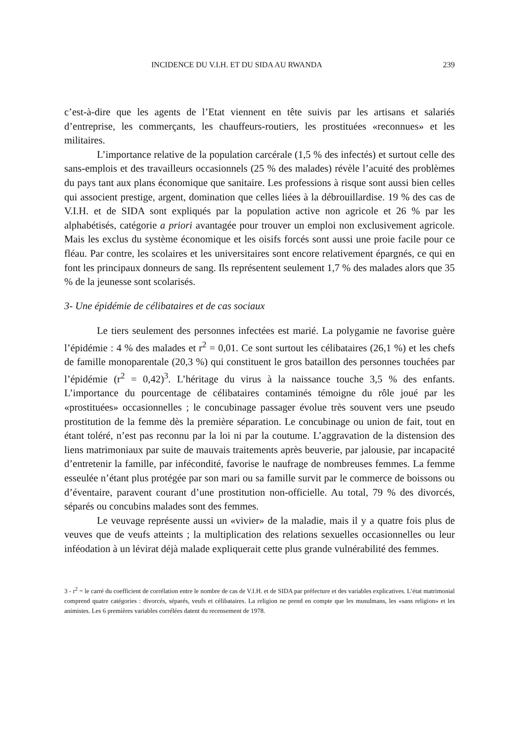INCIDENCE DU V.I.H. ET DU SIDA AU RWANDA 239
c’est-à-dire que les agents de l’Etat viennent en tête suivis par les artisans et salariés d’entreprise, les commerçants, les chauffeurs-routiers, les prostituées «reconnues» et les militaires.
L’importance relative de la population carcérale (1,5 % des infectés) et surtout celle des sans-emplois et des travailleurs occasionnels (25 % des malades) révèle l’acuité des problèmes du pays tant aux plans économique que sanitaire. Les professions à risque sont aussi bien celles qui associent prestige, argent, domination que celles liées à la débrouillardise. 19 % des cas de V.I.H. et de SIDA sont expliqués par la population active non agricole et 26 % par les alphabétisés, catégorie a priori avantagée pour trouver un emploi non exclusivement agricole. Mais les exclus du système économique et les oisifs forcés sont aussi une proie facile pour ce fléau. Par contre, les scolaires et les universitaires sont encore relativement épargnés, ce qui en font les principaux donneurs de sang. Ils représentent seulement 1,7 % des malades alors que 35 % de la jeunesse sont scolarisés.
3- Une épidémie de célibataires et de cas sociaux
Le tiers seulement des personnes infectées est marié. La polygamie ne favorise guère l’épidémie : 4 % des malades et r<sup>2</sup> = 0,01. Ce sont surtout les célibataires (26,1 %) et les chefs de famille monoparentale (20,3 %) qui constituent le gros bataillon des personnes touchées par l’épidémie (r<sup>2</sup> = 0,42)<sup>3</sup>. L’héritage du virus à la naissance touche 3,5 % des enfants. L’importance du pourcentage de célibataires contaminés témoigne du rôle joué par les «prostituées» occasionnelles ; le concubinage passager évolue très souvent vers une pseudo prostitution de la femme dès la première séparation. Le concubinage ou union de fait, tout en étant toléré, n’est pas reconnu par la loi ni par la coutume. L’aggravation de la distension des liens matrimoniaux par suite de mauvais traitements après beuverie, par jalousie, par incapacité d’entretenir la famille, par infécondité, favorise le naufrage de nombreuses femmes. La femme esseulée n’étant plus protégée par son mari ou sa famille survit par le commerce de boissons ou d’éventaire, paravent courant d’une prostitution non-officielle. Au total, 79 % des divorcés, séparés ou concubins malades sont des femmes.
Le veuvage représente aussi un «vivier» de la maladie, mais il y a quatre fois plus de veuves que de veufs atteints ; la multiplication des relations sexuelles occasionnelles ou leur inféodation à un lévirat déjà malade expliquerait cette plus grande vulnérabilité des femmes.
3 - r<sup>2</sup> = le carré du coefficient de corrélation entre le nombre de cas de V.I.H. et de SIDA par préfecture et des variables explicatives. L’état matrimonial comprend quatre catégories : divorcés, séparés, veufs et célibataires. La religion ne prend en compte que les musulmans, les «sans religion» et les animistes. Les 6 premières variables corrélées datent du recensement de 1978.